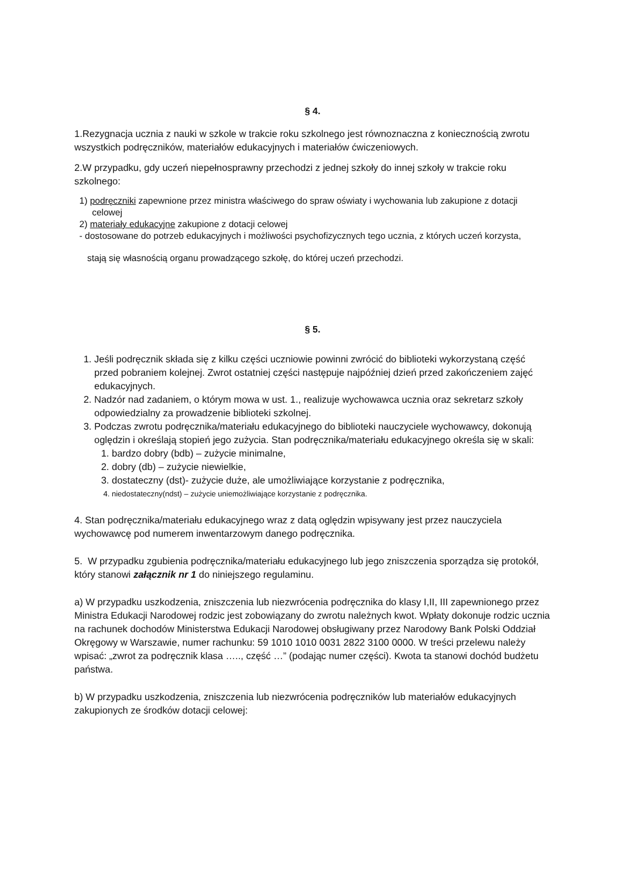§ 4.
1.Rezygnacja ucznia z nauki w szkole w trakcie roku szkolnego jest równoznaczna z koniecznością zwrotu wszystkich podręczników, materiałów edukacyjnych i materiałów ćwiczeniowych.
2.W przypadku, gdy uczeń niepełnosprawny przechodzi z jednej szkoły do innej szkoły w trakcie roku szkolnego:
1) podręczniki zapewnione przez ministra właściwego do spraw oświaty i wychowania lub zakupione z dotacji
celowej
2) materiały edukacyjne zakupione z dotacji celowej
- dostosowane do potrzeb edukacyjnych i możliwości psychofizycznych tego ucznia, z których uczeń korzysta,
stają się własnością organu prowadzącego szkołę, do której uczeń przechodzi.
§ 5.
1. Jeśli podręcznik składa się z kilku części uczniowie powinni zwrócić do biblioteki wykorzystaną część przed pobraniem kolejnej. Zwrot ostatniej części następuje najpóźniej dzień przed zakończeniem zajęć edukacyjnych.
2. Nadzór nad zadaniem, o którym mowa w ust. 1., realizuje wychowawca ucznia oraz sekretarz szkoły odpowiedzialny za prowadzenie biblioteki szkolnej.
3. Podczas zwrotu podręcznika/materiału edukacyjnego do biblioteki nauczyciele wychowawcy, dokonują oględzin i określają stopień jego zużycia. Stan podręcznika/materiału edukacyjnego określa się w skali:
1. bardzo dobry (bdb) – zużycie minimalne,
2. dobry (db) – zużycie niewielkie,
3. dostateczny (dst)- zużycie duże, ale umożliwiające korzystanie z podręcznika,
4. niedostateczny(ndst) – zużycie uniemożliwiające korzystanie z podręcznika.
4. Stan podręcznika/materiału edukacyjnego wraz z datą oględzin wpisywany jest przez nauczyciela wychowawcę pod numerem inwentarzowym danego podręcznika.
5. W przypadku zgubienia podręcznika/materiału edukacyjnego lub jego zniszczenia sporządza się protokół, który stanowi załącznik nr 1 do niniejszego regulaminu.
a) W przypadku uszkodzenia, zniszczenia lub niezwrócenia podręcznika do klasy I,II, III zapewnionego przez Ministra Edukacji Narodowej rodzic jest zobowiązany do zwrotu należnych kwot. Wpłaty dokonuje rodzic ucznia na rachunek dochodów Ministerstwa Edukacji Narodowej obsługiwany przez Narodowy Bank Polski Oddział Okręgowy w Warszawie, numer rachunku: 59 1010 1010 0031 2822 3100 0000. W treści przelewu należy wpisać: „zwrot za podręcznik klasa ….., część …” (podając numer części). Kwota ta stanowi dochód budżetu państwa.
b) W przypadku uszkodzenia, zniszczenia lub niezwrócenia podręczników lub materiałów edukacyjnych zakupionych ze środków dotacji celowej: